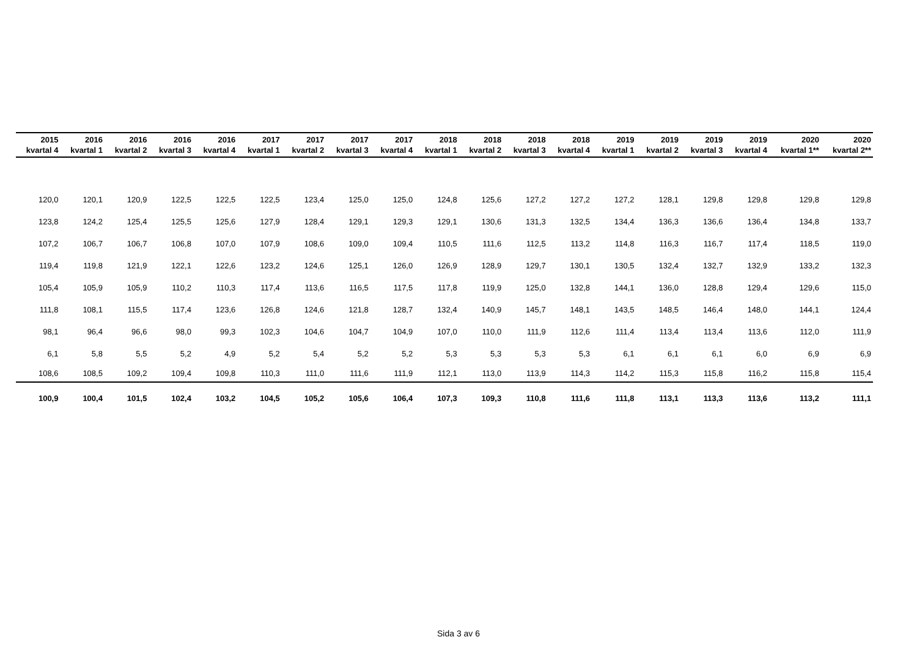| 2015 kvartal 4 | 2016 kvartal 1 | 2016 kvartal 2 | 2016 kvartal 3 | 2016 kvartal 4 | 2017 kvartal 1 | 2017 kvartal 2 | 2017 kvartal 3 | 2017 kvartal 4 | 2018 kvartal 1 | 2018 kvartal 2 | 2018 kvartal 3 | 2018 kvartal 4 | 2019 kvartal 1 | 2019 kvartal 2 | 2019 kvartal 3 | 2019 kvartal 4 | 2020 kvartal 1** | 2020 kvartal 2** |
| --- | --- | --- | --- | --- | --- | --- | --- | --- | --- | --- | --- | --- | --- | --- | --- | --- | --- | --- |
| 120,0 | 120,1 | 120,9 | 122,5 | 122,5 | 122,5 | 123,4 | 125,0 | 125,0 | 124,8 | 125,6 | 127,2 | 127,2 | 127,2 | 128,1 | 129,8 | 129,8 | 129,8 | 129,8 |
| 123,8 | 124,2 | 125,4 | 125,5 | 125,6 | 127,9 | 128,4 | 129,1 | 129,3 | 129,1 | 130,6 | 131,3 | 132,5 | 134,4 | 136,3 | 136,6 | 136,4 | 134,8 | 133,7 |
| 107,2 | 106,7 | 106,7 | 106,8 | 107,0 | 107,9 | 108,6 | 109,0 | 109,4 | 110,5 | 111,6 | 112,5 | 113,2 | 114,8 | 116,3 | 116,7 | 117,4 | 118,5 | 119,0 |
| 119,4 | 119,8 | 121,9 | 122,1 | 122,6 | 123,2 | 124,6 | 125,1 | 126,0 | 126,9 | 128,9 | 129,7 | 130,1 | 130,5 | 132,4 | 132,7 | 132,9 | 133,2 | 132,3 |
| 105,4 | 105,9 | 105,9 | 110,2 | 110,3 | 117,4 | 113,6 | 116,5 | 117,5 | 117,8 | 119,9 | 125,0 | 132,8 | 144,1 | 136,0 | 128,8 | 129,4 | 129,6 | 115,0 |
| 111,8 | 108,1 | 115,5 | 117,4 | 123,6 | 126,8 | 124,6 | 121,8 | 128,7 | 132,4 | 140,9 | 145,7 | 148,1 | 143,5 | 148,5 | 146,4 | 148,0 | 144,1 | 124,4 |
| 98,1 | 96,4 | 96,6 | 98,0 | 99,3 | 102,3 | 104,6 | 104,7 | 104,9 | 107,0 | 110,0 | 111,9 | 112,6 | 111,4 | 113,4 | 113,4 | 113,6 | 112,0 | 111,9 |
| 6,1 | 5,8 | 5,5 | 5,2 | 4,9 | 5,2 | 5,4 | 5,2 | 5,2 | 5,3 | 5,3 | 5,3 | 5,3 | 6,1 | 6,1 | 6,1 | 6,0 | 6,9 | 6,9 |
| 108,6 | 108,5 | 109,2 | 109,4 | 109,8 | 110,3 | 111,0 | 111,6 | 111,9 | 112,1 | 113,0 | 113,9 | 114,3 | 114,2 | 115,3 | 115,8 | 116,2 | 115,8 | 115,4 |
| 100,9 | 100,4 | 101,5 | 102,4 | 103,2 | 104,5 | 105,2 | 105,6 | 106,4 | 107,3 | 109,3 | 110,8 | 111,6 | 111,8 | 113,1 | 113,3 | 113,6 | 113,2 | 111,1 |
Sida 3 av 6